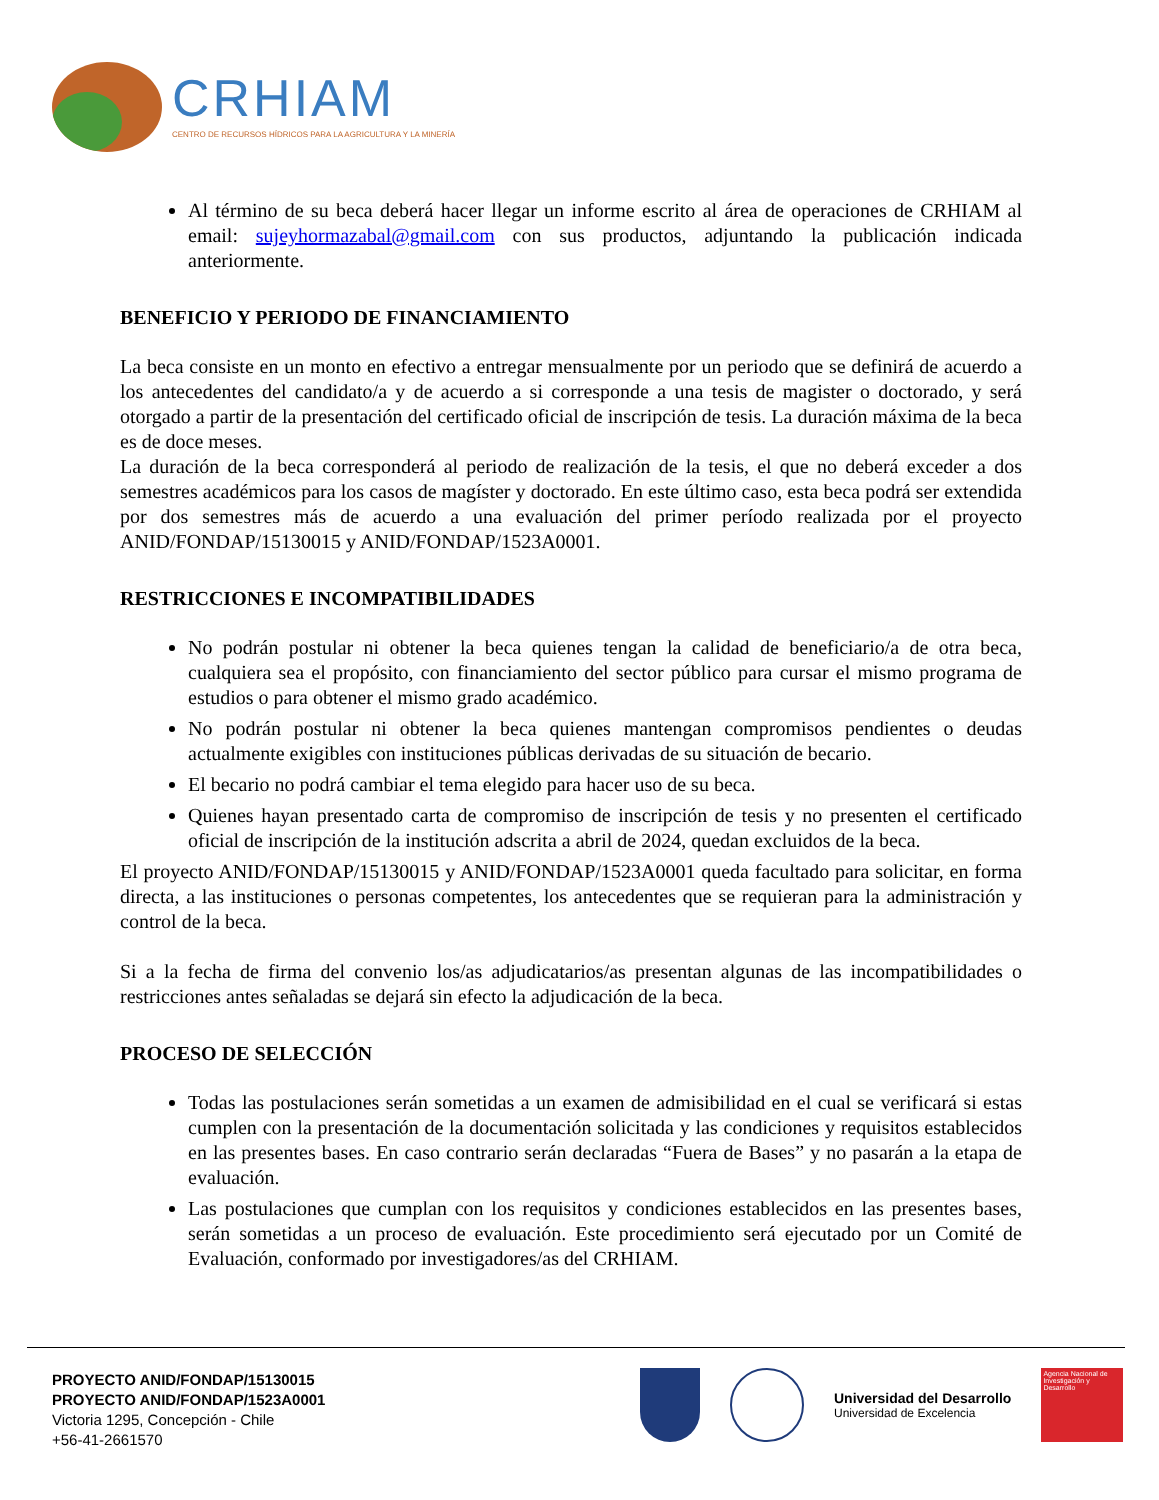CRHIAM
CENTRO DE RECURSOS HÍDRICOS PARA LA AGRICULTURA Y LA MINERÍA
Al término de su beca deberá hacer llegar un informe escrito al área de operaciones de CRHIAM al email: sujeyhormazabal@gmail.com con sus productos, adjuntando la publicación indicada anteriormente.
BENEFICIO Y PERIODO DE FINANCIAMIENTO
La beca consiste en un monto en efectivo a entregar mensualmente por un periodo que se definirá de acuerdo a los antecedentes del candidato/a y de acuerdo a si corresponde a una tesis de magister o doctorado, y será otorgado a partir de la presentación del certificado oficial de inscripción de tesis. La duración máxima de la beca es de doce meses.
La duración de la beca corresponderá al periodo de realización de la tesis, el que no deberá exceder a dos semestres académicos para los casos de magíster y doctorado. En este último caso, esta beca podrá ser extendida por dos semestres más de acuerdo a una evaluación del primer período realizada por el proyecto ANID/FONDAP/15130015 y ANID/FONDAP/1523A0001.
RESTRICCIONES E INCOMPATIBILIDADES
No podrán postular ni obtener la beca quienes tengan la calidad de beneficiario/a de otra beca, cualquiera sea el propósito, con financiamiento del sector público para cursar el mismo programa de estudios o para obtener el mismo grado académico.
No podrán postular ni obtener la beca quienes mantengan compromisos pendientes o deudas actualmente exigibles con instituciones públicas derivadas de su situación de becario.
El becario no podrá cambiar el tema elegido para hacer uso de su beca.
Quienes hayan presentado carta de compromiso de inscripción de tesis y no presenten el certificado oficial de inscripción de la institución adscrita a abril de 2024, quedan excluidos de la beca.
El proyecto ANID/FONDAP/15130015 y ANID/FONDAP/1523A0001 queda facultado para solicitar, en forma directa, a las instituciones o personas competentes, los antecedentes que se requieran para la administración y control de la beca.
Si a la fecha de firma del convenio los/as adjudicatarios/as presentan algunas de las incompatibilidades o restricciones antes señaladas se dejará sin efecto la adjudicación de la beca.
PROCESO DE SELECCIÓN
Todas las postulaciones serán sometidas a un examen de admisibilidad en el cual se verificará si estas cumplen con la presentación de la documentación solicitada y las condiciones y requisitos establecidos en las presentes bases. En caso contrario serán declaradas “Fuera de Bases” y no pasarán a la etapa de evaluación.
Las postulaciones que cumplan con los requisitos y condiciones establecidos en las presentes bases, serán sometidas a un proceso de evaluación. Este procedimiento será ejecutado por un Comité de Evaluación, conformado por investigadores/as del CRHIAM.
PROYECTO ANID/FONDAP/15130015
PROYECTO ANID/FONDAP/1523A0001
Victoria 1295, Concepción - Chile
+56-41-2661570
Universidad del Desarrollo
Universidad de Excelencia
Agencia Nacional de Investigación y Desarrollo